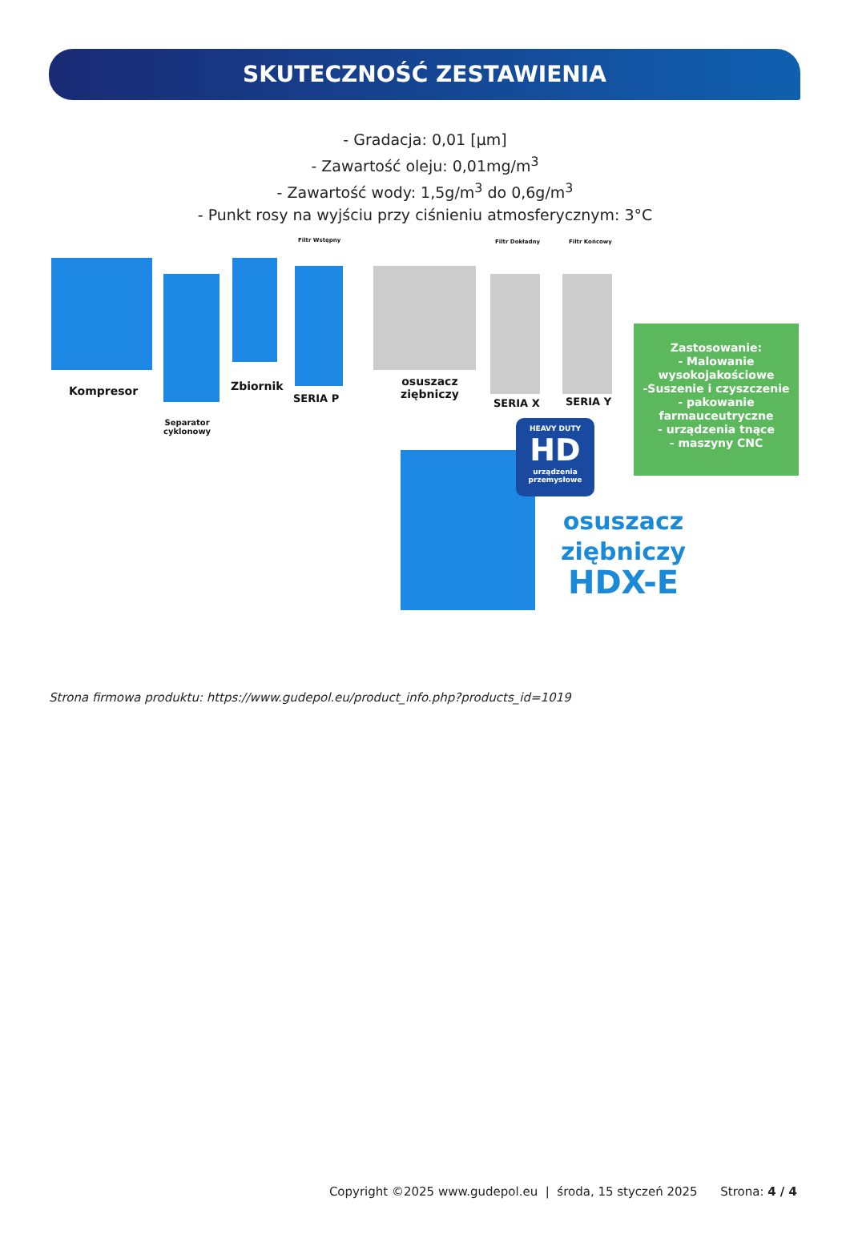SKUTECZNOŚĆ ZESTAWIENIA
- Gradacja: 0,01 [µm]
- Zawartość oleju: 0,01mg/m<sup>3</sup>
- Zawartość wody: 1,5g/m<sup>3</sup> do 0,6g/m<sup>3</sup>
- Punkt rosy na wyjściu przy ciśnieniu atmosferycznym: 3°C
Filtr Wstępny Filtr Dokładny Filtr Końcowy
Kompresor
Separator
cyklonowy
Zbiornik
SERIA P
osuszacz
ziębniczy
SERIA X SERIA Y
HEAVY DUTY
HD
urządzenia przemysłowe
Zastosowanie:
- Malowanie
wysokojakościowe
-Suszenie i czyszczenie
- pakowanie
farmauceutryczne
- urządzenia tnące
- maszyny CNC
osuszacz
ziębniczy
HDX-E
Strona firmowa produktu: https://www.gudepol.eu/product_info.php?products_id=1019
Copyright ©2025 www.gudepol.eu | środa, 15 styczeń 2025 Strona: 4 / 4